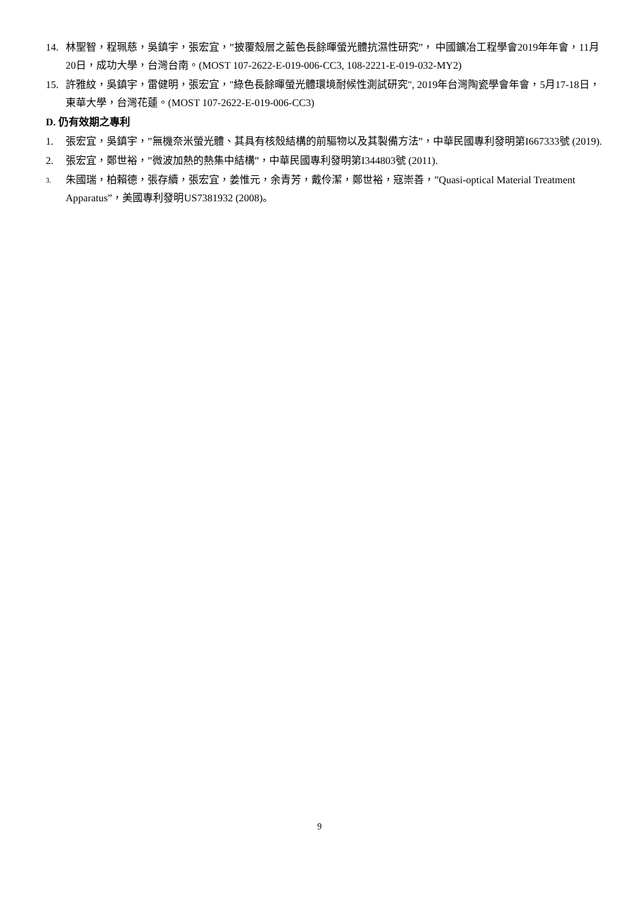14. 林聖智，程珮慈，吳鎮宇，張宏宜，”披覆殼層之藍色長餘暉螢光體抗濕性研究”， 中國鑛冶工程學會2019年年會，11月20日，成功大學，台灣台南。(MOST 107-2622-E-019-006-CC3, 108-2221-E-019-032-MY2)
15. 許雅紋，吳鎮宇，雷健明，張宏宜，"綠色長餘暉螢光體環境耐候性測試研究", 2019年台灣陶瓷學會年會，5月17-18日，東華大學，台灣花蓮。(MOST 107-2622-E-019-006-CC3)
D. 仍有效期之專利
1. 張宏宜，吳鎮宇，”無機奈米螢光體、其具有核殼結構的前驅物以及其製備方法”，中華民國專利發明第I667333號 (2019).
2. 張宏宜，鄭世裕，”微波加熱的熱集中結構”，中華民國專利發明第I344803號 (2011).
3. 朱國瑞，柏賴德，張存續，張宏宜，姜惟元，余青芳，戴伶潔，鄭世裕，寇崇善，”Quasi-optical Material Treatment Apparatus”，美國專利發明US7381932 (2008)。
9